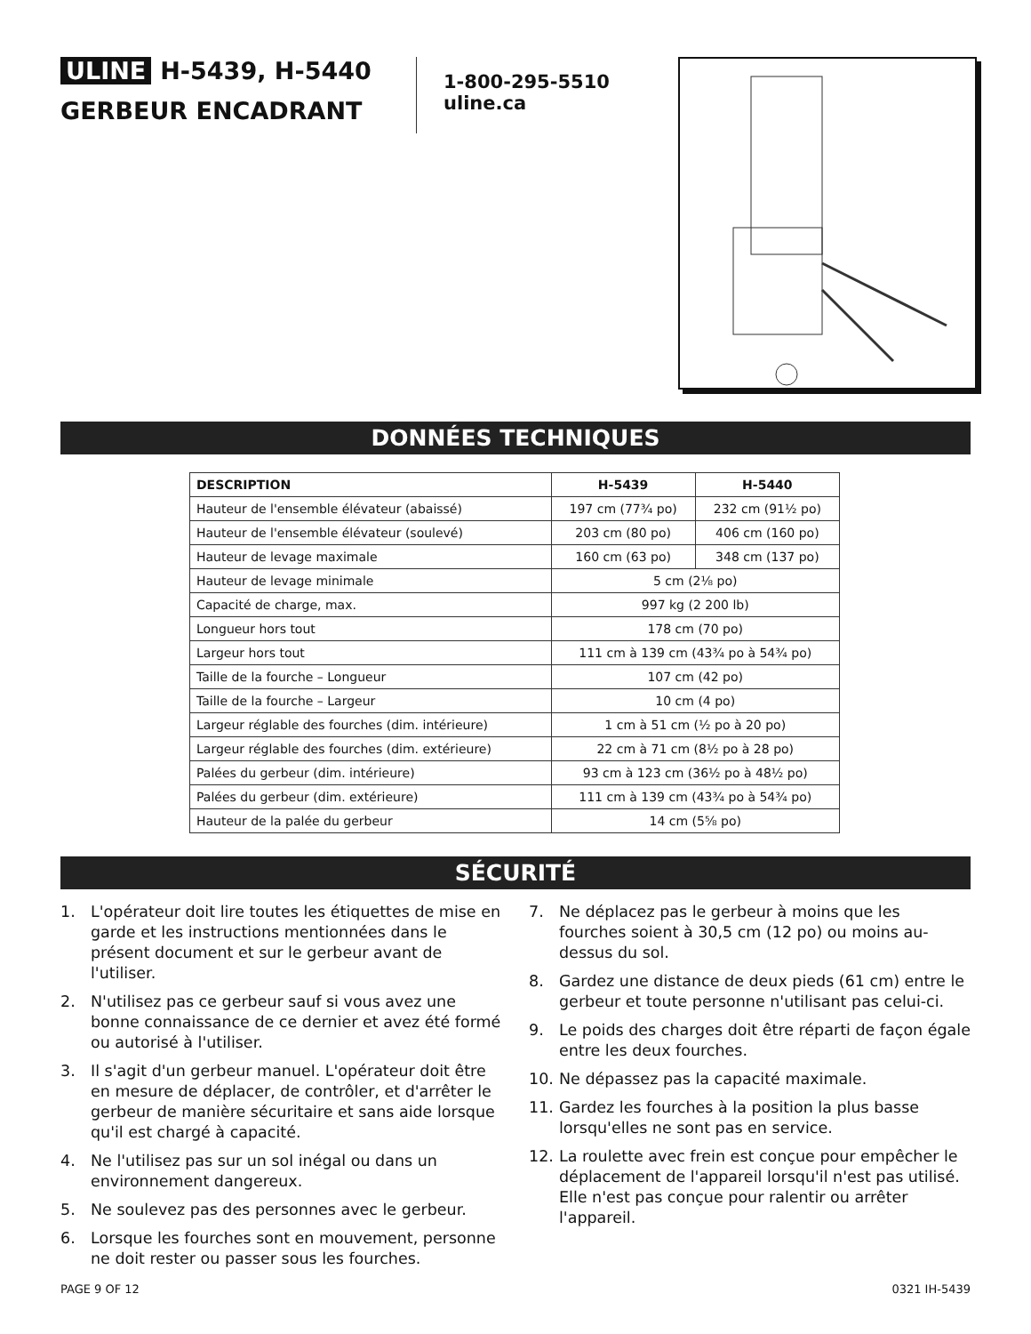ULINE H-5439, H-5440
GERBEUR ENCADRANT
1-800-295-5510
uline.ca
DONNÉES TECHNIQUES
| DESCRIPTION | H-5439 | H-5440 |
| --- | --- | --- |
| Hauteur de l'ensemble élévateur (abaissé) | 197 cm (77¾ po) | 232 cm (91½ po) |
| Hauteur de l'ensemble élévateur (soulevé) | 203 cm (80 po) | 406 cm (160 po) |
| Hauteur de levage maximale | 160 cm (63 po) | 348 cm (137 po) |
| Hauteur de levage minimale | 5 cm (2⅛ po) | |
| Capacité de charge, max. | 997 kg (2 200 lb) | |
| Longueur hors tout | 178 cm (70 po) | |
| Largeur hors tout | 111 cm à 139 cm (43¾ po à 54¾ po) | |
| Taille de la fourche – Longueur | 107 cm (42 po) | |
| Taille de la fourche – Largeur | 10 cm (4 po) | |
| Largeur réglable des fourches (dim. intérieure) | 1 cm à 51 cm (½ po à 20 po) | |
| Largeur réglable des fourches (dim. extérieure) | 22 cm à 71 cm (8½ po à 28 po) | |
| Palées du gerbeur (dim. intérieure) | 93 cm à 123 cm (36½ po à 48½ po) | |
| Palées du gerbeur (dim. extérieure) | 111 cm à 139 cm (43¾ po à 54¾ po) | |
| Hauteur de la palée du gerbeur | 14 cm (5⅝ po) | |
SÉCURITÉ
1. L'opérateur doit lire toutes les étiquettes de mise en garde et les instructions mentionnées dans le présent document et sur le gerbeur avant de l'utiliser.
2. N'utilisez pas ce gerbeur sauf si vous avez une bonne connaissance de ce dernier et avez été formé ou autorisé à l'utiliser.
3. Il s'agit d'un gerbeur manuel. L'opérateur doit être en mesure de déplacer, de contrôler, et d'arrêter le gerbeur de manière sécuritaire et sans aide lorsque qu'il est chargé à capacité.
4. Ne l'utilisez pas sur un sol inégal ou dans un environnement dangereux.
5. Ne soulevez pas des personnes avec le gerbeur.
6. Lorsque les fourches sont en mouvement, personne ne doit rester ou passer sous les fourches.
7. Ne déplacez pas le gerbeur à moins que les fourches soient à 30,5 cm (12 po) ou moins au-dessus du sol.
8. Gardez une distance de deux pieds (61 cm) entre le gerbeur et toute personne n'utilisant pas celui-ci.
9. Le poids des charges doit être réparti de façon égale entre les deux fourches.
10. Ne dépassez pas la capacité maximale.
11. Gardez les fourches à la position la plus basse lorsqu'elles ne sont pas en service.
12. La roulette avec frein est conçue pour empêcher le déplacement de l'appareil lorsqu'il n'est pas utilisé. Elle n'est pas conçue pour ralentir ou arrêter l'appareil.
PAGE 9 OF 12 0321 IH-5439